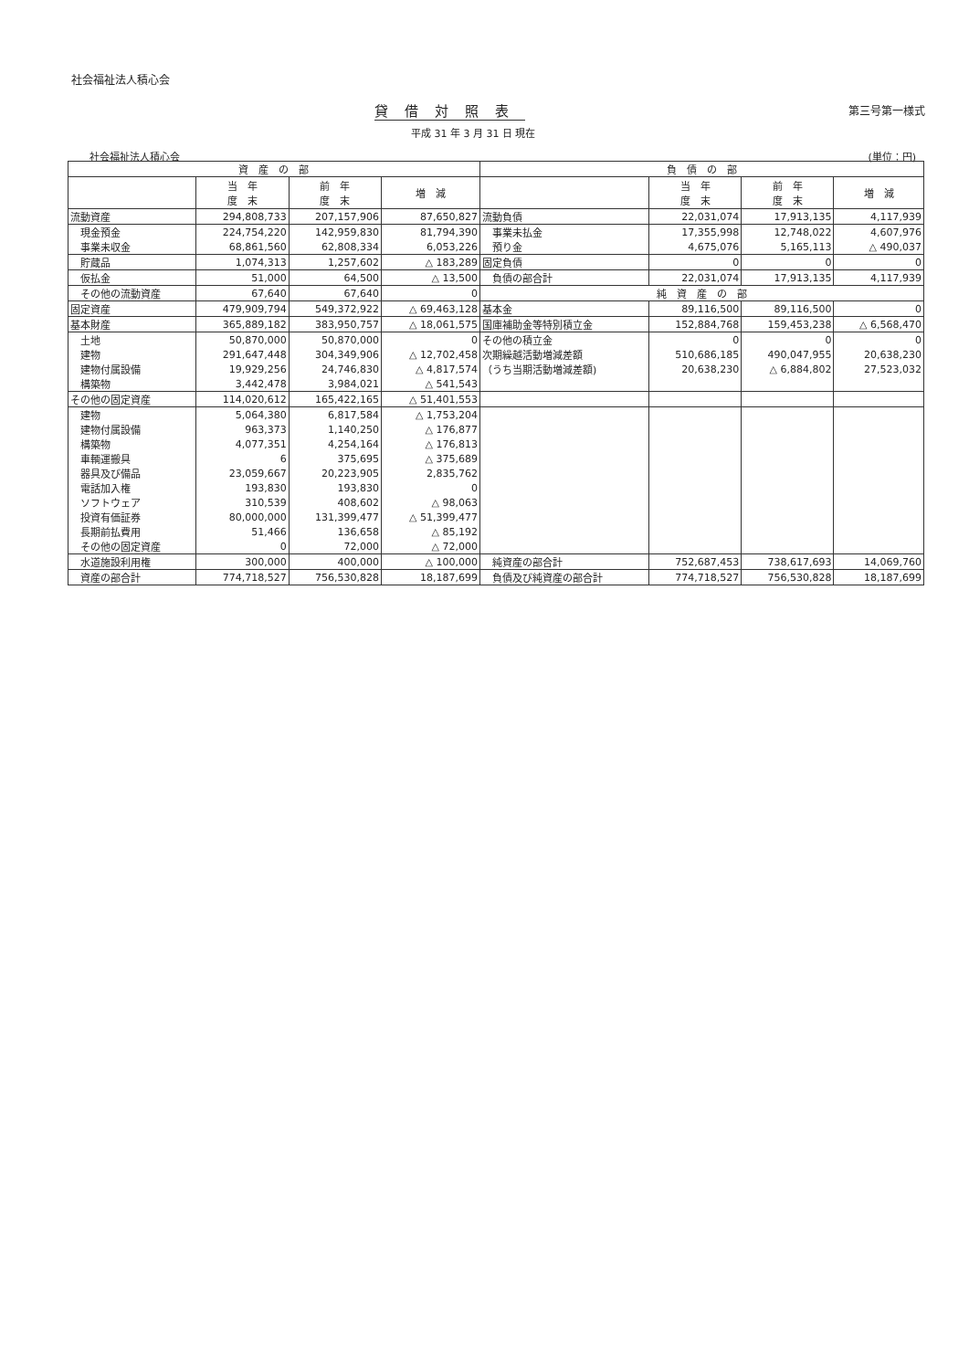社会福祉法人積心会
貸借対照表 第三号第一様式
平成 31 年 3 月 31 日 現在
社会福祉法人積心会 (単位：円)
| 資 産 の 部 | | | | 負 債 の 部 | | | |
| --- | --- | --- | --- | --- | --- | --- | --- |
| | 当 年 度 末 | 前 年 度 末 | 増 減 | | 当 年 度 末 | 前 年 度 末 | 増 減 |
| 流動資産 | 294,808,733 | 207,157,906 | 87,650,827 | 流動負債 | 22,031,074 | 17,913,135 | 4,117,939 |
| 現金預金 | 224,754,220 | 142,959,830 | 81,794,390 | 事業未払金 | 17,355,998 | 12,748,022 | 4,607,976 |
| 事業未収金 | 68,861,560 | 62,808,334 | 6,053,226 | 預り金 | 4,675,076 | 5,165,113 | △ 490,037 |
| 貯蔵品 | 1,074,313 | 1,257,602 | △ 183,289 | 固定負債 | 0 | 0 | 0 |
| 仮払金 | 51,000 | 64,500 | △ 13,500 | 負債の部合計 | 22,031,074 | 17,913,135 | 4,117,939 |
| その他の流動資産 | 67,640 | 67,640 | 0 | 純 資 産 の 部 | | | |
| 固定資産 | 479,909,794 | 549,372,922 | △ 69,463,128 | 基本金 | 89,116,500 | 89,116,500 | 0 |
| 基本財産 | 365,889,182 | 383,950,757 | △ 18,061,575 | 国庫補助金等特別積立金 | 152,884,768 | 159,453,238 | △ 6,568,470 |
| 土地 | 50,870,000 | 50,870,000 | 0 | その他の積立金 | 0 | 0 | 0 |
| 建物 | 291,647,448 | 304,349,906 | △ 12,702,458 | 次期繰越活動増減差額 | 510,686,185 | 490,047,955 | 20,638,230 |
| 建物付属設備 | 19,929,256 | 24,746,830 | △ 4,817,574 | （うち当期活動増減差額) | 20,638,230 | △ 6,884,802 | 27,523,032 |
| 構築物 | 3,442,478 | 3,984,021 | △ 541,543 | | | | |
| その他の固定資産 | 114,020,612 | 165,422,165 | △ 51,401,553 | | | | |
| 建物 | 5,064,380 | 6,817,584 | △ 1,753,204 | | | | |
| 建物付属設備 | 963,373 | 1,140,250 | △ 176,877 | | | | |
| 構築物 | 4,077,351 | 4,254,164 | △ 176,813 | | | | |
| 車輌運搬具 | 6 | 375,695 | △ 375,689 | | | | |
| 器具及び備品 | 23,059,667 | 20,223,905 | 2,835,762 | | | | |
| 電話加入権 | 193,830 | 193,830 | 0 | | | | |
| ソフトウェア | 310,539 | 408,602 | △ 98,063 | | | | |
| 投資有価証券 | 80,000,000 | 131,399,477 | △ 51,399,477 | | | | |
| 長期前払費用 | 51,466 | 136,658 | △ 85,192 | | | | |
| その他の固定資産 | 0 | 72,000 | △ 72,000 | | | | |
| 水道施設利用権 | 300,000 | 400,000 | △ 100,000 | 純資産の部合計 | 752,687,453 | 738,617,693 | 14,069,760 |
| 資産の部合計 | 774,718,527 | 756,530,828 | 18,187,699 | 負債及び純資産の部合計 | 774,718,527 | 756,530,828 | 18,187,699 |